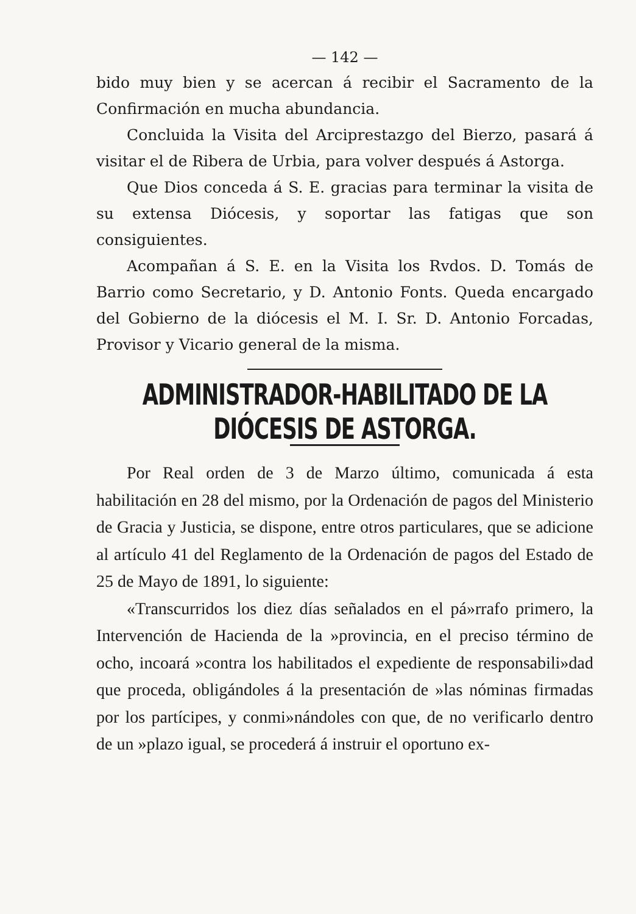— 142 —
bido muy bien y se acercan á recibir el Sacramento de la Confirmación en mucha abundancia.
Concluida la Visita del Arciprestazgo del Bierzo, pasará á visitar el de Ribera de Urbia, para volver después á Astorga.
Que Dios conceda á S. E. gracias para terminar la visita de su extensa Diócesis, y soportar las fatigas que son consiguientes.
Acompañan á S. E. en la Visita los Rvdos. D. Tomás de Barrio como Secretario, y D. Antonio Fonts. Queda encargado del Gobierno de la diócesis el M. I. Sr. D. Antonio Forcadas, Provisor y Vicario general de la misma.
ADMINISTRADOR-HABILITADO DE LA DIÓCESIS DE ASTORGA.
Por Real orden de 3 de Marzo último, comunicada á esta habilitación en 28 del mismo, por la Ordenación de pagos del Ministerio de Gracia y Justicia, se dispone, entre otros particulares, que se adicione al artículo 41 del Reglamento de la Ordenación de pagos del Estado de 25 de Mayo de 1891, lo siguiente:
«Transcurridos los diez días señalados en el pá»rrafo primero, la Intervención de Hacienda de la »provincia, en el preciso término de ocho, incoará »contra los habilitados el expediente de responsabili»dad que proceda, obligándoles á la presentación de »las nóminas firmadas por los partícipes, y conmi»nándoles con que, de no verificarlo dentro de un »plazo igual, se procederá á instruir el oportuno ex-